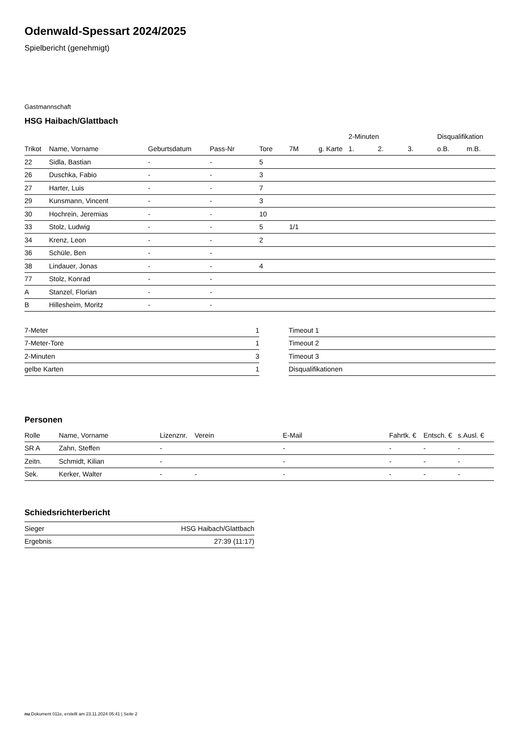Odenwald-Spessart 2024/2025
Spielbericht (genehmigt)
Gastmannschaft
HSG Haibach/Glattbach
| | | | | | | | 2-Minuten | | | Disqualifikation | |
| --- | --- | --- | --- | --- | --- | --- | --- | --- | --- | --- | --- |
| Trikot | Name, Vorname | Geburtsdatum | Pass-Nr | Tore | 7M | g. Karte | 1. | 2. | 3. | o.B. | m.B. |
| 22 | Sidla, Bastian | - | - | 5 | | | | | | | |
| 26 | Duschka, Fabio | - | - | 3 | | | | | | | |
| 27 | Harter, Luis | - | - | 7 | | | | | | | |
| 29 | Kunsmann, Vincent | - | - | 3 | | | | | | | |
| 30 | Hochrein, Jeremias | - | - | 10 | | | | | | | |
| 33 | Stolz, Ludwig | - | - | 5 | 1/1 | | | | | | |
| 34 | Krenz, Leon | - | - | 2 | | | | | | | |
| 36 | Schüle, Ben | - | - | | | | | | | | |
| 38 | Lindauer, Jonas | - | - | 4 | | | | | | | |
| 77 | Stolz, Konrad | - | - | | | | | | | | |
| A | Stanzel, Florian | - | - | | | | | | | | |
| B | Hillesheim, Moritz | - | - | | | | | | | | |
| 7-Meter | 1 |
| 7-Meter-Tore | 1 |
| 2-Minuten | 3 |
| gelbe Karten | 1 |
| Timeout 1 |
| Timeout 2 |
| Timeout 3 |
| Disqualifikationen |
Personen
| Rolle | Name, Vorname | Lizenznr. | Verein | E-Mail | Fahrtk. € | Entsch. € | s.Ausl. € |
| --- | --- | --- | --- | --- | --- | --- | --- |
| SR A | Zahn, Steffen | - | | - | - | - | - |
| Zeitn. | Schmidt, Kilian | - | | - | - | - | - |
| Sek. | Kerker, Walter | - | - | - | - | - | - |
Schiedsrichterbericht
| Sieger | HSG Haibach/Glattbach |
| Ergebnis | 27:39 (11:17) |
nu.Dokument 011e, erstellt am 23.11.2024 05:41 | Seite 2